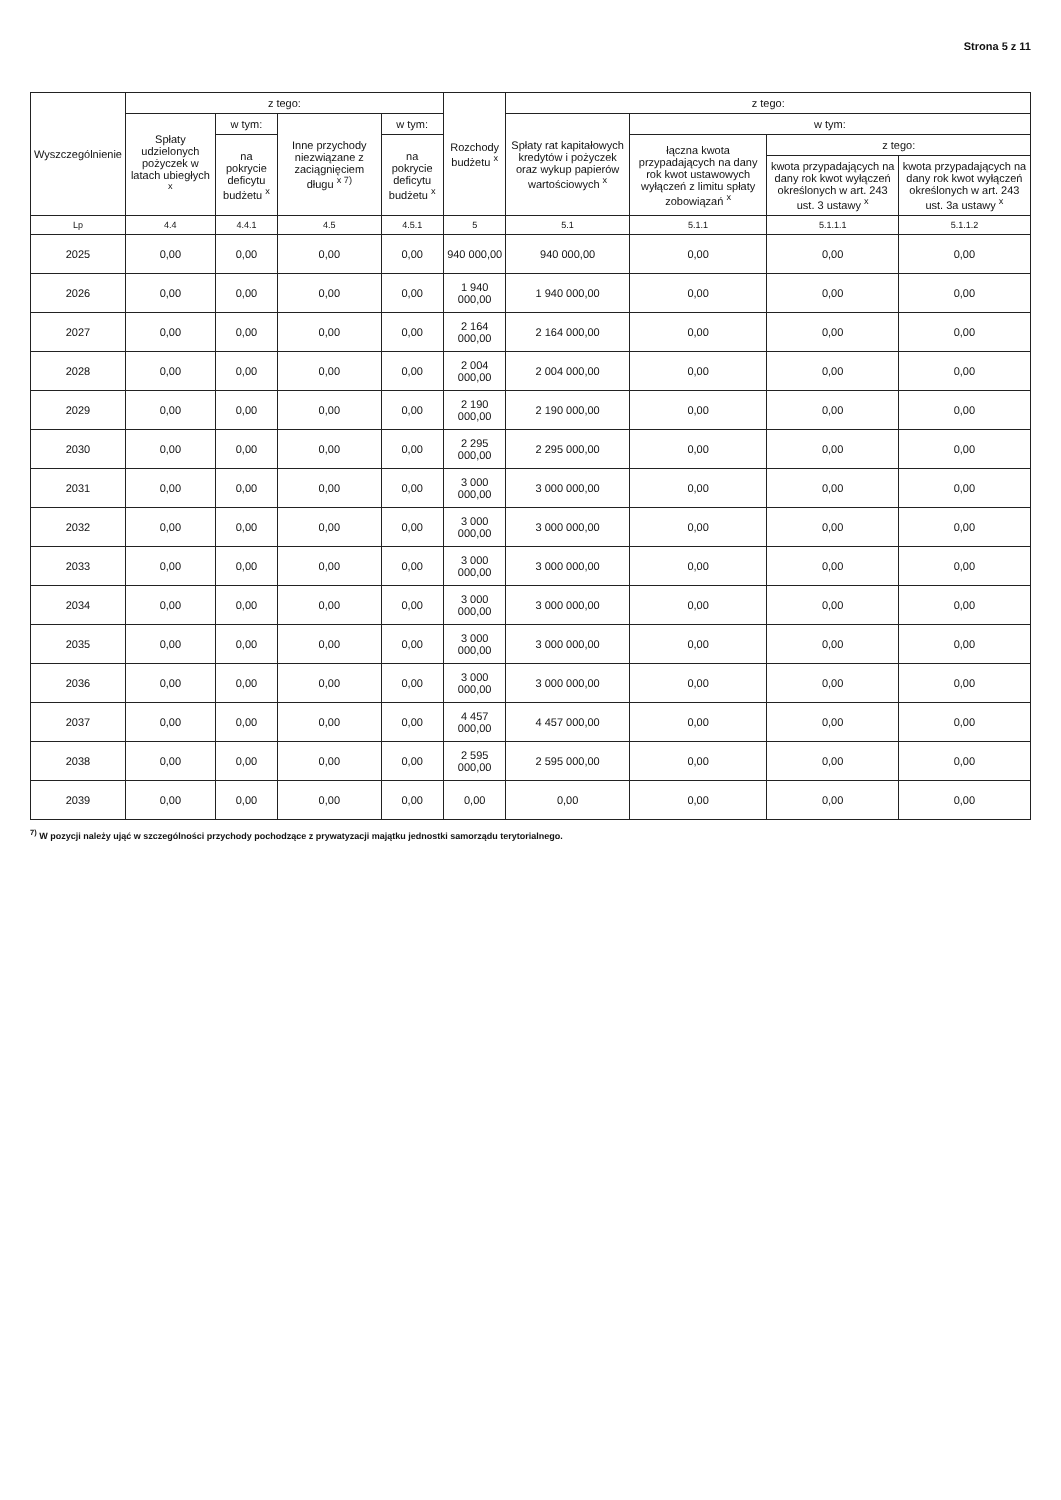Strona 5 z 11
| Wyszczególnienie | z tego: | | | | Rozchody budżetu <sup>x</sup> | z tego: | | | |
| --- | --- | --- | --- | --- | --- | --- | --- | --- | --- |
| | Spłaty udzielonych pożyczek w latach ubiegłych <sup>x</sup> | w tym: | Inne przychody niezwiązane z zaciągnięciem długu <sup>x 7)</sup> | w tym: | | Spłaty rat kapitałowych kredytów i pożyczek oraz wykup papierów wartościowych <sup>x</sup> | w tym: | | |
| | | na pokrycie deficytu budżetu <sup>x</sup> | | na pokrycie deficytu budżetu <sup>x</sup> | | | łączna kwota przypadających na dany rok kwot ustawowych wyłączeń z limitu spłaty zobowiązań <sup>x</sup> | z tego: | |
| | | | | | | | | kwota przypadających na dany rok kwot wyłączeń określonych w art. 243 ust. 3 ustawy <sup>x</sup> | kwota przypadających na dany rok kwot wyłączeń określonych w art. 243 ust. 3a ustawy <sup>x</sup> |
| Lp | 4.4 | 4.4.1 | 4.5 | 4.5.1 | 5 | 5.1 | 5.1.1 | 5.1.1.1 | 5.1.1.2 |
| 2025 | 0,00 | 0,00 | 0,00 | 0,00 | 940 000,00 | 940 000,00 | 0,00 | 0,00 | 0,00 |
| 2026 | 0,00 | 0,00 | 0,00 | 0,00 | 1 940 000,00 | 1 940 000,00 | 0,00 | 0,00 | 0,00 |
| 2027 | 0,00 | 0,00 | 0,00 | 0,00 | 2 164 000,00 | 2 164 000,00 | 0,00 | 0,00 | 0,00 |
| 2028 | 0,00 | 0,00 | 0,00 | 0,00 | 2 004 000,00 | 2 004 000,00 | 0,00 | 0,00 | 0,00 |
| 2029 | 0,00 | 0,00 | 0,00 | 0,00 | 2 190 000,00 | 2 190 000,00 | 0,00 | 0,00 | 0,00 |
| 2030 | 0,00 | 0,00 | 0,00 | 0,00 | 2 295 000,00 | 2 295 000,00 | 0,00 | 0,00 | 0,00 |
| 2031 | 0,00 | 0,00 | 0,00 | 0,00 | 3 000 000,00 | 3 000 000,00 | 0,00 | 0,00 | 0,00 |
| 2032 | 0,00 | 0,00 | 0,00 | 0,00 | 3 000 000,00 | 3 000 000,00 | 0,00 | 0,00 | 0,00 |
| 2033 | 0,00 | 0,00 | 0,00 | 0,00 | 3 000 000,00 | 3 000 000,00 | 0,00 | 0,00 | 0,00 |
| 2034 | 0,00 | 0,00 | 0,00 | 0,00 | 3 000 000,00 | 3 000 000,00 | 0,00 | 0,00 | 0,00 |
| 2035 | 0,00 | 0,00 | 0,00 | 0,00 | 3 000 000,00 | 3 000 000,00 | 0,00 | 0,00 | 0,00 |
| 2036 | 0,00 | 0,00 | 0,00 | 0,00 | 3 000 000,00 | 3 000 000,00 | 0,00 | 0,00 | 0,00 |
| 2037 | 0,00 | 0,00 | 0,00 | 0,00 | 4 457 000,00 | 4 457 000,00 | 0,00 | 0,00 | 0,00 |
| 2038 | 0,00 | 0,00 | 0,00 | 0,00 | 2 595 000,00 | 2 595 000,00 | 0,00 | 0,00 | 0,00 |
| 2039 | 0,00 | 0,00 | 0,00 | 0,00 | 0,00 | 0,00 | 0,00 | 0,00 | 0,00 |
<sup>7)</sup> W pozycji należy ująć w szczególności przychody pochodzące z prywatyzacji majątku jednostki samorządu terytorialnego.